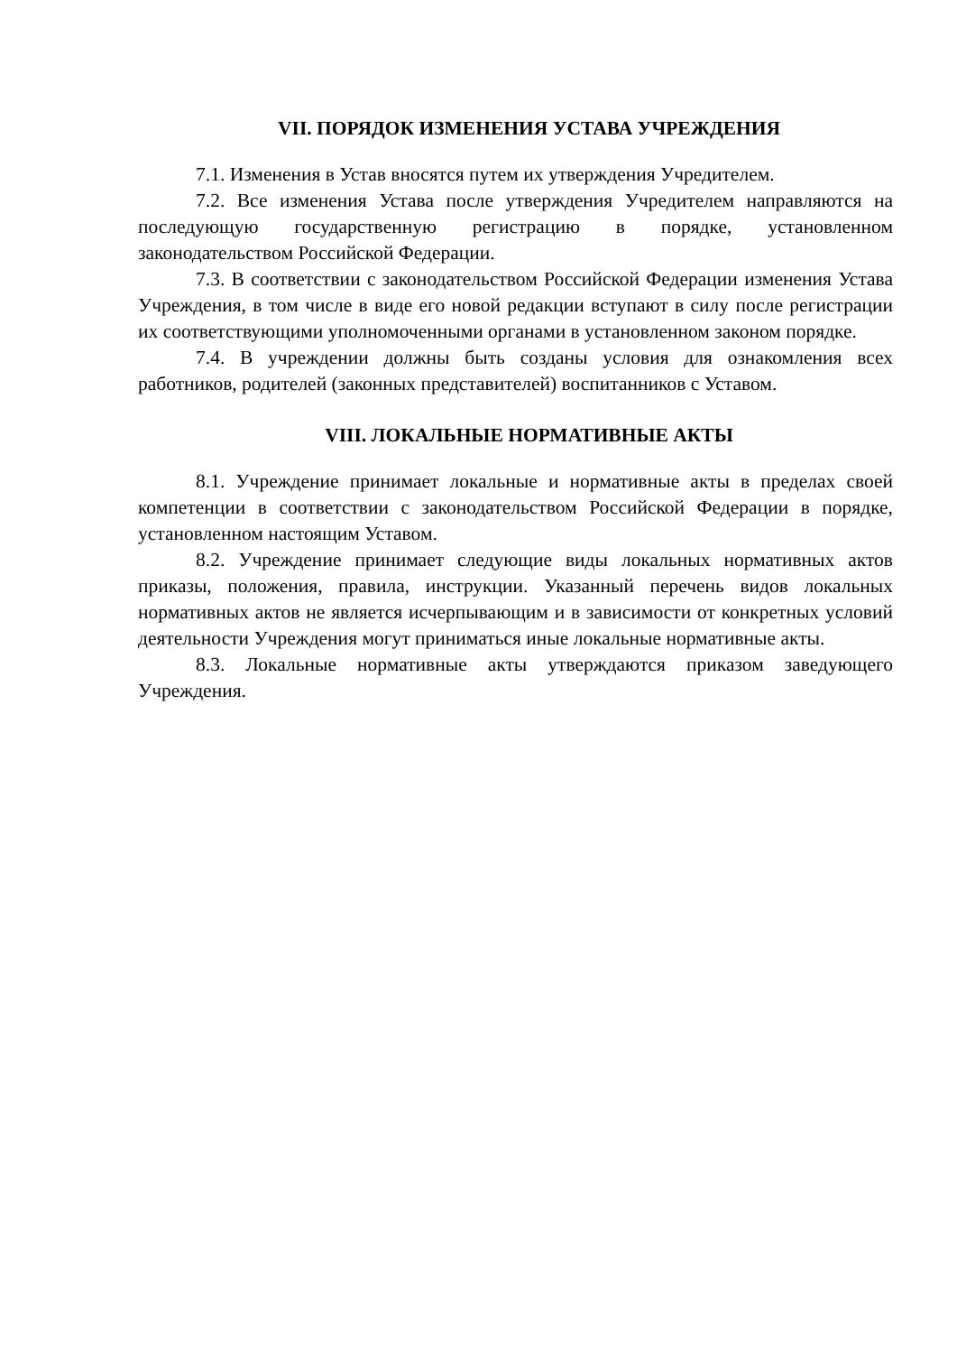VII. ПОРЯДОК ИЗМЕНЕНИЯ УСТАВА УЧРЕЖДЕНИЯ
7.1. Изменения в Устав вносятся путем их утверждения Учредителем.
7.2. Все изменения Устава после утверждения Учредителем направляются на последующую государственную регистрацию в порядке, установленном законодательством Российской Федерации.
7.3. В соответствии с законодательством Российской Федерации изменения Устава Учреждения, в том числе в виде его новой редакции вступают в силу после регистрации их соответствующими уполномоченными органами в установленном законом порядке.
7.4. В учреждении должны быть созданы условия для ознакомления всех работников, родителей (законных представителей) воспитанников с Уставом.
VIII. ЛОКАЛЬНЫЕ НОРМАТИВНЫЕ АКТЫ
8.1. Учреждение принимает локальные и нормативные акты в пределах своей компетенции в соответствии с законодательством Российской Федерации в порядке, установленном настоящим Уставом.
8.2. Учреждение принимает следующие виды локальных нормативных актов приказы, положения, правила, инструкции. Указанный перечень видов локальных нормативных актов не является исчерпывающим и в зависимости от конкретных условий деятельности Учреждения могут приниматься иные локальные нормативные акты.
8.3. Локальные нормативные акты утверждаются приказом заведующего Учреждения.